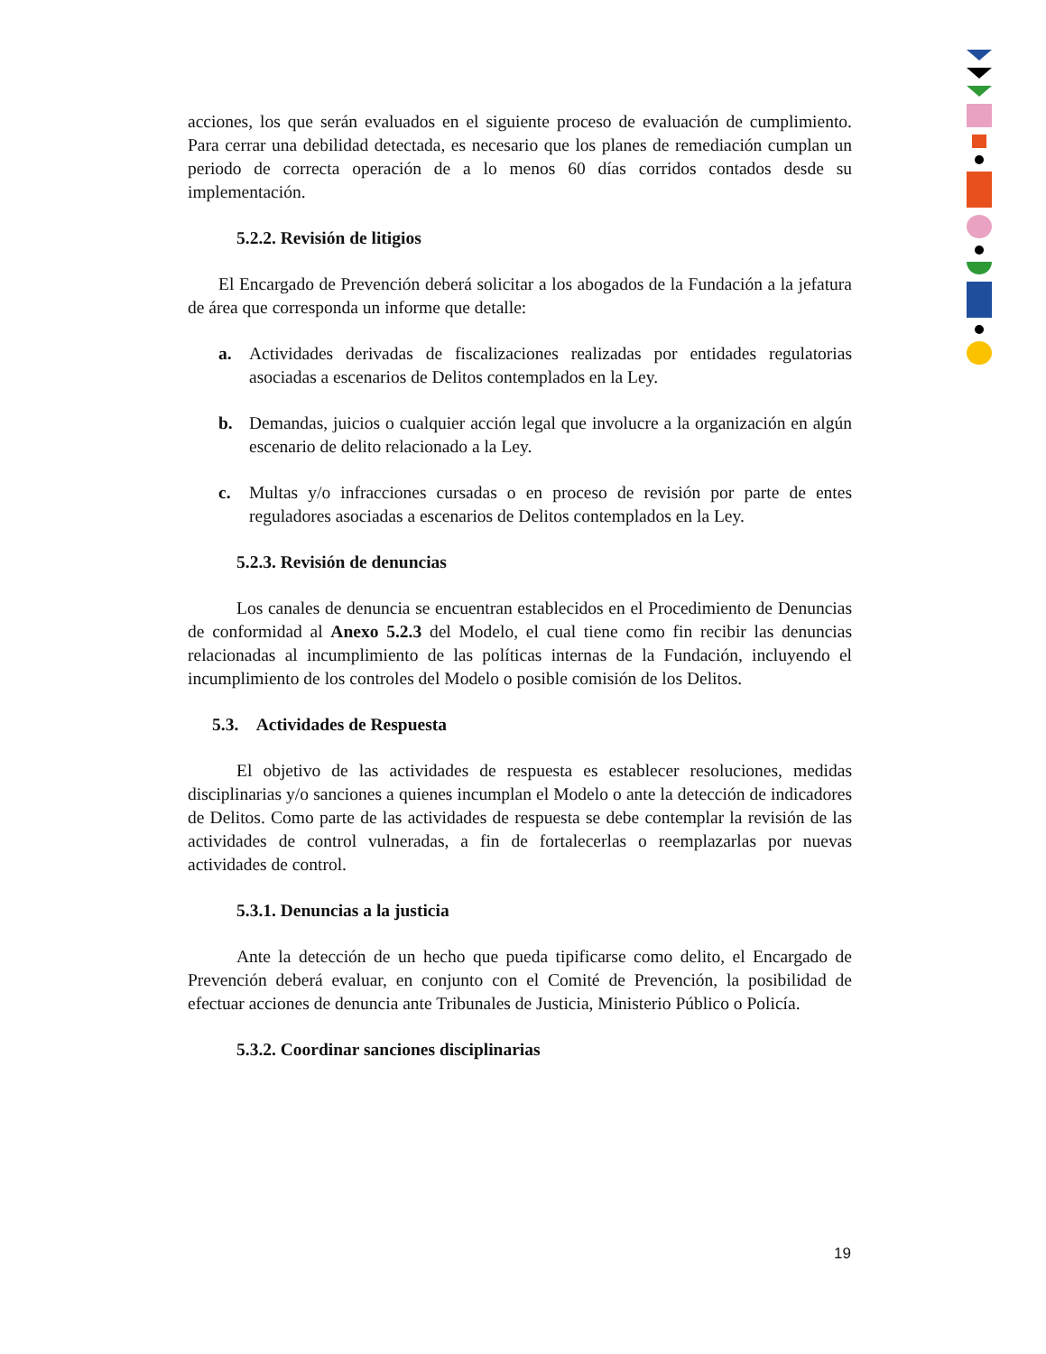acciones, los que serán evaluados en el siguiente proceso de evaluación de cumplimiento. Para cerrar una debilidad detectada, es necesario que los planes de remediación cumplan un periodo de correcta operación de a lo menos 60 días corridos contados desde su implementación.
5.2.2. Revisión de litigios
El Encargado de Prevención deberá solicitar a los abogados de la Fundación a la jefatura de área que corresponda un informe que detalle:
a. Actividades derivadas de fiscalizaciones realizadas por entidades regulatorias asociadas a escenarios de Delitos contemplados en la Ley.
b. Demandas, juicios o cualquier acción legal que involucre a la organización en algún escenario de delito relacionado a la Ley.
c. Multas y/o infracciones cursadas o en proceso de revisión por parte de entes reguladores asociadas a escenarios de Delitos contemplados en la Ley.
5.2.3. Revisión de denuncias
Los canales de denuncia se encuentran establecidos en el Procedimiento de Denuncias de conformidad al Anexo 5.2.3 del Modelo, el cual tiene como fin recibir las denuncias relacionadas al incumplimiento de las políticas internas de la Fundación, incluyendo el incumplimiento de los controles del Modelo o posible comisión de los Delitos.
5.3. Actividades de Respuesta
El objetivo de las actividades de respuesta es establecer resoluciones, medidas disciplinarias y/o sanciones a quienes incumplan el Modelo o ante la detección de indicadores de Delitos. Como parte de las actividades de respuesta se debe contemplar la revisión de las actividades de control vulneradas, a fin de fortalecerlas o reemplazarlas por nuevas actividades de control.
5.3.1. Denuncias a la justicia
Ante la detección de un hecho que pueda tipificarse como delito, el Encargado de Prevención deberá evaluar, en conjunto con el Comité de Prevención, la posibilidad de efectuar acciones de denuncia ante Tribunales de Justicia, Ministerio Público o Policía.
5.3.2. Coordinar sanciones disciplinarias
19